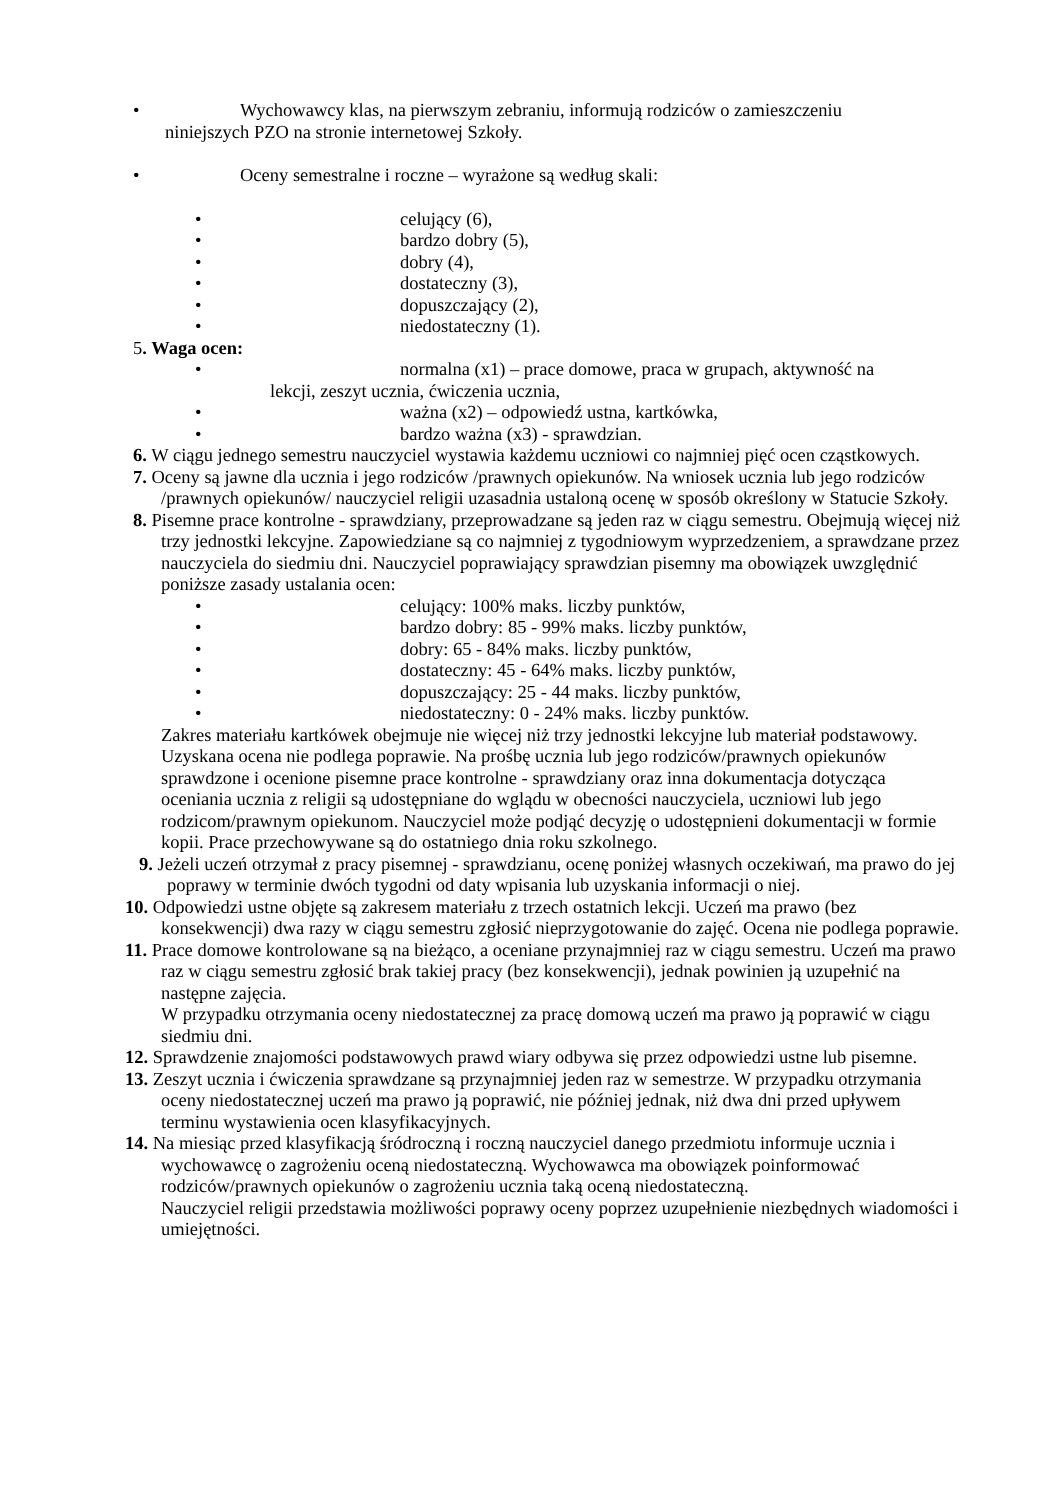• Wychowawcy klas, na pierwszym zebraniu, informują rodziców o zamieszczeniu
niniejszych PZO na stronie internetowej Szkoły.
• Oceny semestralne i roczne – wyrażone są według skali:
• celujący (6),
• bardzo dobry (5),
• dobry (4),
• dostateczny (3),
• dopuszczający (2),
• niedostateczny (1).
5. Waga ocen:
• normalna (x1) – prace domowe, praca w grupach, aktywność na
lekcji, zeszyt ucznia, ćwiczenia ucznia,
• ważna (x2) – odpowiedź ustna, kartkówka,
• bardzo ważna (x3) - sprawdzian.
6. W ciągu jednego semestru nauczyciel wystawia każdemu uczniowi co najmniej pięć ocen cząstkowych.
7. Oceny są jawne dla ucznia i jego rodziców /prawnych opiekunów. Na wniosek ucznia lub jego rodziców /prawnych opiekunów/ nauczyciel religii uzasadnia ustaloną ocenę w sposób określony w Statucie Szkoły.
8. Pisemne prace kontrolne - sprawdziany, przeprowadzane są jeden raz w ciągu semestru. Obejmują więcej niż trzy jednostki lekcyjne. Zapowiedziane są co najmniej z tygodniowym wyprzedzeniem, a sprawdzane przez nauczyciela do siedmiu dni. Nauczyciel poprawiający sprawdzian pisemny ma obowiązek uwzględnić poniższe zasady ustalania ocen:
• celujący: 100% maks. liczby punktów,
• bardzo dobry: 85 - 99% maks. liczby punktów,
• dobry: 65 - 84% maks. liczby punktów,
• dostateczny: 45 - 64% maks. liczby punktów,
• dopuszczający: 25 - 44 maks. liczby punktów,
• niedostateczny: 0 - 24% maks. liczby punktów.
Zakres materiału kartkówek obejmuje nie więcej niż trzy jednostki lekcyjne lub materiał podstawowy. Uzyskana ocena nie podlega poprawie. Na prośbę ucznia lub jego rodziców/prawnych opiekunów sprawdzone i ocenione pisemne prace kontrolne - sprawdziany oraz inna dokumentacja dotycząca oceniania ucznia z religii są udostępniane do wglądu w obecności nauczyciela, uczniowi lub jego rodzicom/prawnym opiekunom. Nauczyciel może podjąć decyzję o udostępnieni dokumentacji w formie kopii. Prace przechowywane są do ostatniego dnia roku szkolnego.
9. Jeżeli uczeń otrzymał z pracy pisemnej - sprawdzianu, ocenę poniżej własnych oczekiwań, ma prawo do jej poprawy w terminie dwóch tygodni od daty wpisania lub uzyskania informacji o niej.
10. Odpowiedzi ustne objęte są zakresem materiału z trzech ostatnich lekcji. Uczeń ma prawo (bez konsekwencji) dwa razy w ciągu semestru zgłosić nieprzygotowanie do zajęć. Ocena nie podlega poprawie.
11. Prace domowe kontrolowane są na bieżąco, a oceniane przynajmniej raz w ciągu semestru. Uczeń ma prawo raz w ciągu semestru zgłosić brak takiej pracy (bez konsekwencji), jednak powinien ją uzupełnić na następne zajęcia.
W przypadku otrzymania oceny niedostatecznej za pracę domową uczeń ma prawo ją poprawić w ciągu siedmiu dni.
12. Sprawdzenie znajomości podstawowych prawd wiary odbywa się przez odpowiedzi ustne lub pisemne.
13. Zeszyt ucznia i ćwiczenia sprawdzane są przynajmniej jeden raz w semestrze. W przypadku otrzymania oceny niedostatecznej uczeń ma prawo ją poprawić, nie później jednak, niż dwa dni przed upływem terminu wystawienia ocen klasyfikacyjnych.
14. Na miesiąc przed klasyfikacją śródroczną i roczną nauczyciel danego przedmiotu informuje ucznia i wychowawcę o zagrożeniu oceną niedostateczną. Wychowawca ma obowiązek poinformować rodziców/prawnych opiekunów o zagrożeniu ucznia taką oceną niedostateczną.
Nauczyciel religii przedstawia możliwości poprawy oceny poprzez uzupełnienie niezbędnych wiadomości i umiejętności.